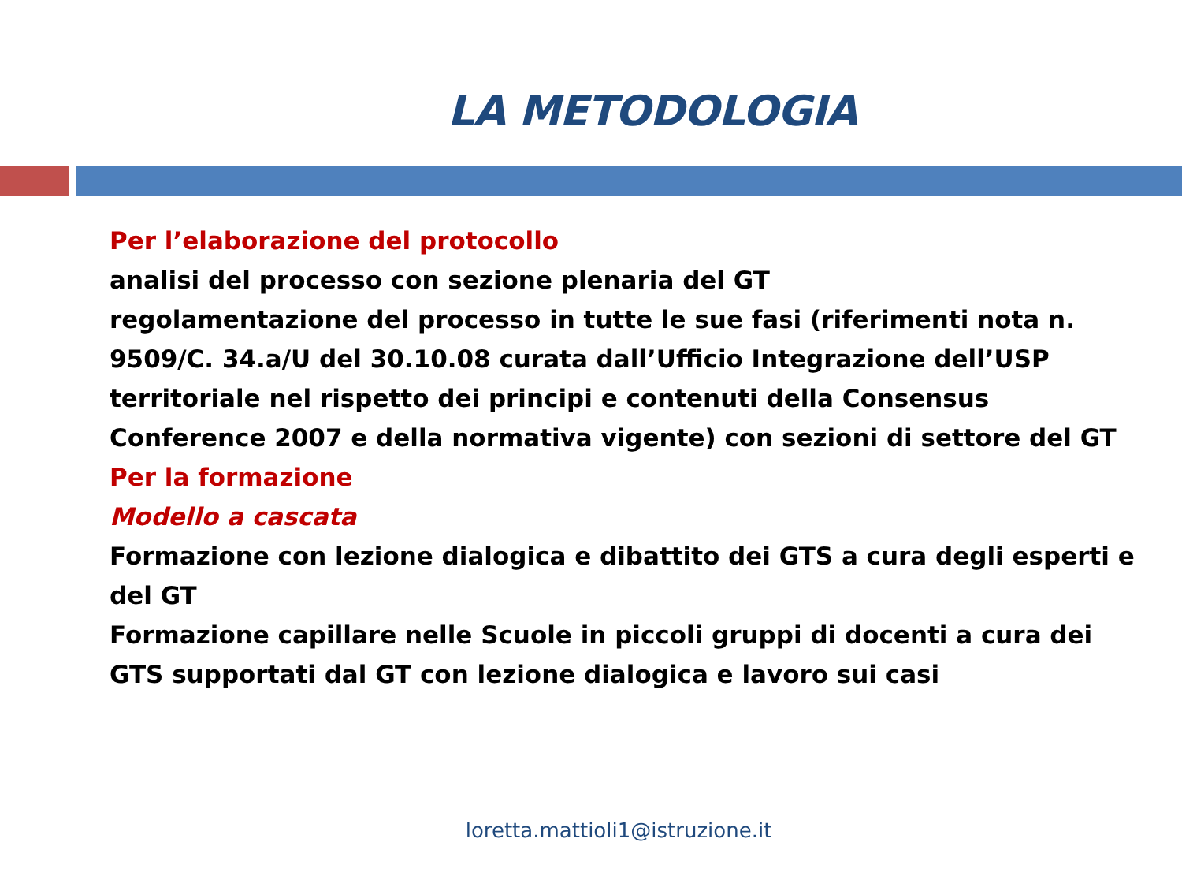LA METODOLOGIA
Per l’elaborazione del protocollo
analisi del processo con sezione plenaria del GT
regolamentazione del processo in tutte le sue fasi (riferimenti nota n. 9509/C. 34.a/U del 30.10.08 curata dall’Ufficio Integrazione dell’USP territoriale nel rispetto dei principi e contenuti della Consensus Conference 2007 e della normativa vigente) con sezioni di settore del GT
Per la formazione
Modello a cascata
Formazione con lezione dialogica e dibattito dei GTS a cura degli esperti e del GT
Formazione capillare nelle Scuole in piccoli gruppi di docenti a cura dei GTS supportati dal GT con lezione dialogica e lavoro sui casi
loretta.mattioli1@istruzione.it